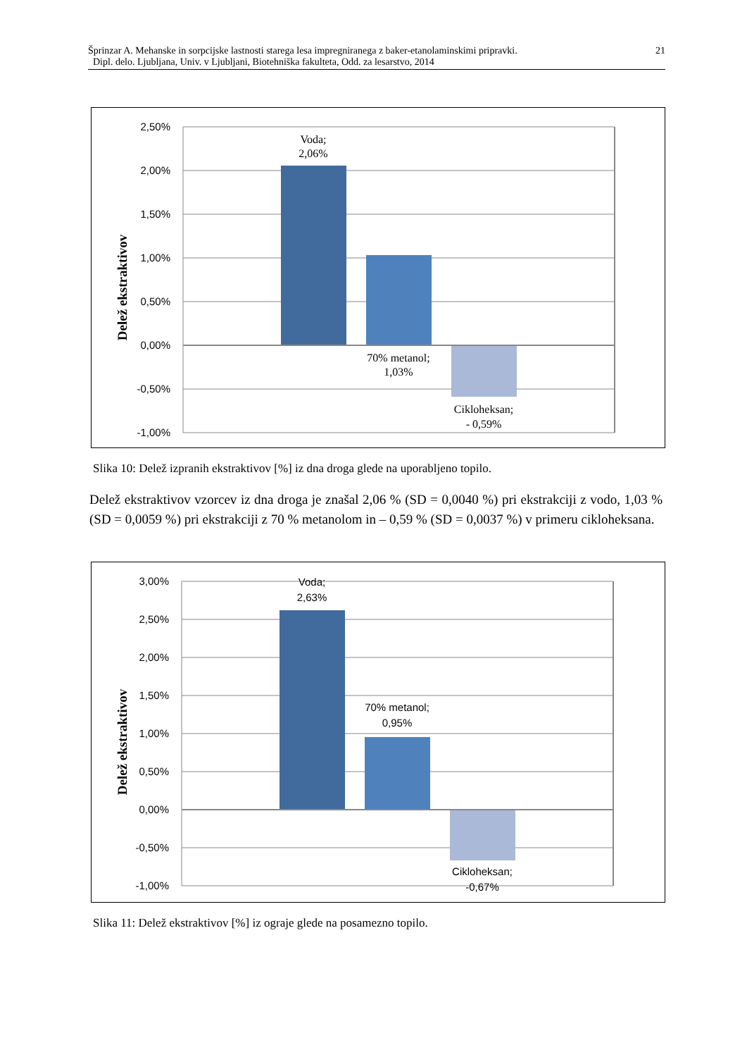Šprinzar A. Mehanske in sorpcijske lastnosti starega lesa impregniranega z baker-etanolaminskimi pripravki.
Dipl. delo. Ljubljana, Univ. v Ljubljani, Biotehniška fakulteta, Odd. za lesarstvo, 2014
21
2,50%
2,00%
1,50%
1,00%
0,50%
0,00%
-0,50%
-1,00%
Voda;
2,06%
70% metanol;
1,03%
Cikloheksan;
- 0,59%
Delež ekstraktivov
Slika 10: Delež izpranih ekstraktivov [%] iz dna droga glede na uporabljeno topilo.
Delež ekstraktivov vzorcev iz dna droga je znašal 2,06 % (SD = 0,0040 %) pri ekstrakciji z vodo, 1,03 % (SD = 0,0059 %) pri ekstrakciji z 70 % metanolom in – 0,59 % (SD = 0,0037 %) v primeru cikloheksana.
3,00%
2,50%
2,00%
1,50%
1,00%
0,50%
0,00%
-0,50%
-1,00%
Voda;
2,63%
70% metanol;
0,95%
Cikloheksan;
-0,67%
Delež ekstraktivov
Slika 11: Delež ekstraktivov [%] iz ograje glede na posamezno topilo.